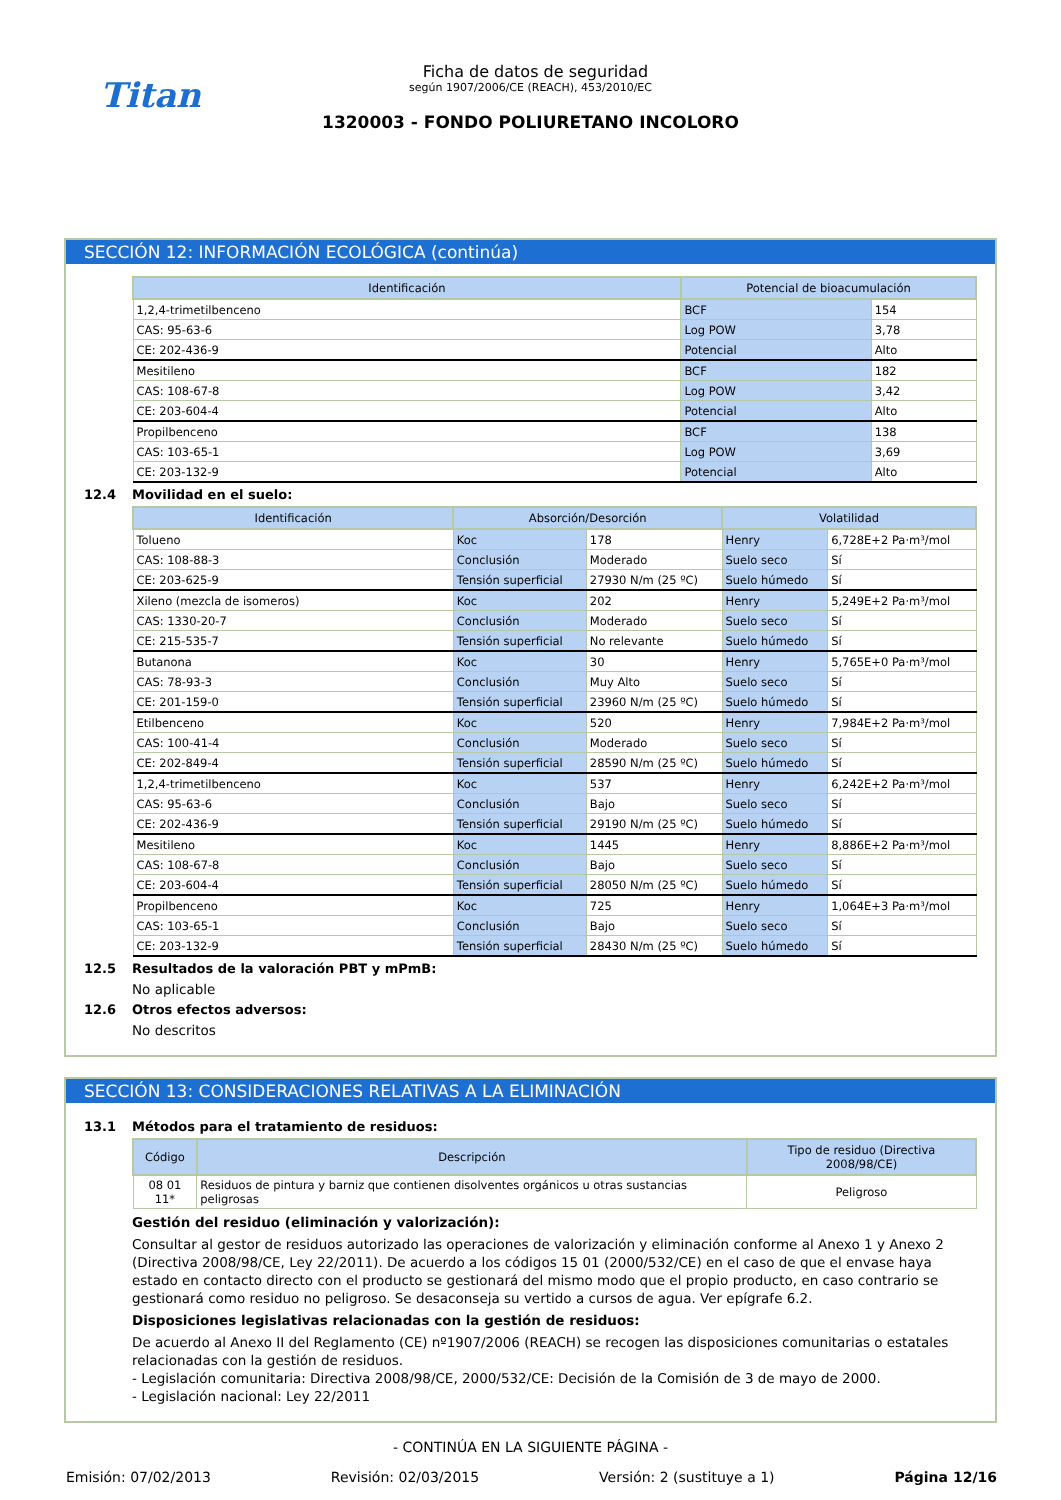Titan
Ficha de datos de seguridad
según 1907/2006/CE (REACH), 453/2010/EC
1320003 - FONDO POLIURETANO INCOLORO
SECCIÓN 12: INFORMACIÓN ECOLÓGICA (continúa)
| Identificación | Potencial de bioacumulación | |
| --- | --- | --- |
| 1,2,4-trimetilbenceno | BCF | 154 |
| CAS: 95-63-6 | Log POW | 3,78 |
| CE: 202-436-9 | Potencial | Alto |
| Mesitileno | BCF | 182 |
| CAS: 108-67-8 | Log POW | 3,42 |
| CE: 203-604-4 | Potencial | Alto |
| Propilbenceno | BCF | 138 |
| CAS: 103-65-1 | Log POW | 3,69 |
| CE: 203-132-9 | Potencial | Alto |
12.4 Movilidad en el suelo:
| Identificación | Absorción/Desorción | | Volatilidad | |
| --- | --- | --- | --- | --- |
| Tolueno | Koc | 178 | Henry | 6,728E+2 Pa·m³/mol |
| CAS: 108-88-3 | Conclusión | Moderado | Suelo seco | Sí |
| CE: 203-625-9 | Tensión superficial | 27930 N/m (25 ºC) | Suelo húmedo | Sí |
| Xileno (mezcla de isomeros) | Koc | 202 | Henry | 5,249E+2 Pa·m³/mol |
| CAS: 1330-20-7 | Conclusión | Moderado | Suelo seco | Sí |
| CE: 215-535-7 | Tensión superficial | No relevante | Suelo húmedo | Sí |
| Butanona | Koc | 30 | Henry | 5,765E+0 Pa·m³/mol |
| CAS: 78-93-3 | Conclusión | Muy Alto | Suelo seco | Sí |
| CE: 201-159-0 | Tensión superficial | 23960 N/m (25 ºC) | Suelo húmedo | Sí |
| Etilbenceno | Koc | 520 | Henry | 7,984E+2 Pa·m³/mol |
| CAS: 100-41-4 | Conclusión | Moderado | Suelo seco | Sí |
| CE: 202-849-4 | Tensión superficial | 28590 N/m (25 ºC) | Suelo húmedo | Sí |
| 1,2,4-trimetilbenceno | Koc | 537 | Henry | 6,242E+2 Pa·m³/mol |
| CAS: 95-63-6 | Conclusión | Bajo | Suelo seco | Sí |
| CE: 202-436-9 | Tensión superficial | 29190 N/m (25 ºC) | Suelo húmedo | Sí |
| Mesitileno | Koc | 1445 | Henry | 8,886E+2 Pa·m³/mol |
| CAS: 108-67-8 | Conclusión | Bajo | Suelo seco | Sí |
| CE: 203-604-4 | Tensión superficial | 28050 N/m (25 ºC) | Suelo húmedo | Sí |
| Propilbenceno | Koc | 725 | Henry | 1,064E+3 Pa·m³/mol |
| CAS: 103-65-1 | Conclusión | Bajo | Suelo seco | Sí |
| CE: 203-132-9 | Tensión superficial | 28430 N/m (25 ºC) | Suelo húmedo | Sí |
12.5 Resultados de la valoración PBT y mPmB:
No aplicable
12.6 Otros efectos adversos:
No descritos
SECCIÓN 13: CONSIDERACIONES RELATIVAS A LA ELIMINACIÓN
13.1 Métodos para el tratamiento de residuos:
| Código | Descripción | Tipo de residuo (Directiva 2008/98/CE) |
| --- | --- | --- |
| 08 01 11* | Residuos de pintura y barniz que contienen disolventes orgánicos u otras sustancias peligrosas | Peligroso |
Gestión del residuo (eliminación y valorización):
Consultar al gestor de residuos autorizado las operaciones de valorización y eliminación conforme al Anexo 1 y Anexo 2 (Directiva 2008/98/CE, Ley 22/2011). De acuerdo a los códigos 15 01 (2000/532/CE) en el caso de que el envase haya estado en contacto directo con el producto se gestionará del mismo modo que el propio producto, en caso contrario se gestionará como residuo no peligroso. Se desaconseja su vertido a cursos de agua. Ver epígrafe 6.2.
Disposiciones legislativas relacionadas con la gestión de residuos:
De acuerdo al Anexo II del Reglamento (CE) nº1907/2006 (REACH) se recogen las disposiciones comunitarias o estatales relacionadas con la gestión de residuos.
- Legislación comunitaria: Directiva 2008/98/CE, 2000/532/CE: Decisión de la Comisión de 3 de mayo de 2000.
- Legislación nacional: Ley 22/2011
- CONTINÚA EN LA SIGUIENTE PÁGINA -
Emisión: 07/02/2013 Revisión: 02/03/2015 Versión: 2 (sustituye a 1) Página 12/16